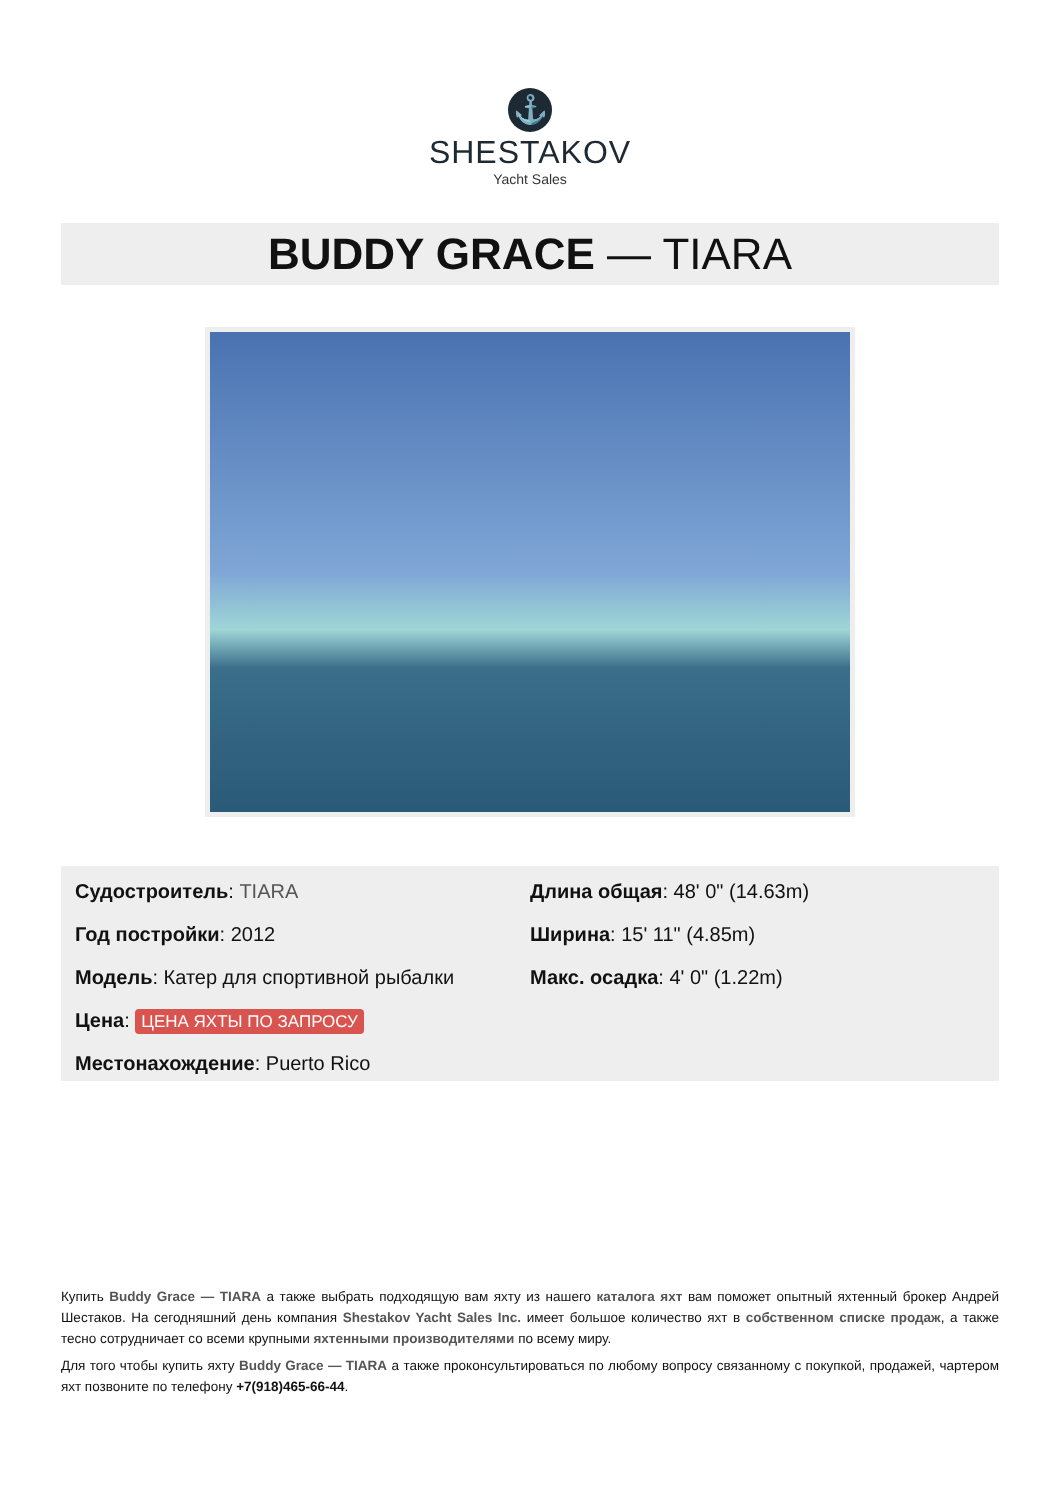⚓
SHESTAKOV
Yacht Sales
BUDDY GRACE — TIARA
Судостроитель: TIARA
Год постройки: 2012
Модель: Катер для спортивной рыбалки
Цена: ЦЕНА ЯХТЫ ПО ЗАПРОСУ
Местонахождение: Puerto Rico
Длина общая: 48' 0" (14.63m)
Ширина: 15' 11" (4.85m)
Макс. осадка: 4' 0" (1.22m)
Купить Buddy Grace — TIARA а также выбрать подходящую вам яхту из нашего каталога яхт вам поможет опытный яхтенный брокер Андрей Шестаков. На сегодняшний день компания Shestakov Yacht Sales Inc. имеет большое количество яхт в собственном списке продаж, а также тесно сотрудничает со всеми крупными яхтенными производителями по всему миру.
Для того чтобы купить яхту Buddy Grace — TIARA а также проконсультироваться по любому вопросу связанному с покупкой, продажей, чартером яхт позвоните по телефону +7(918)465-66-44.